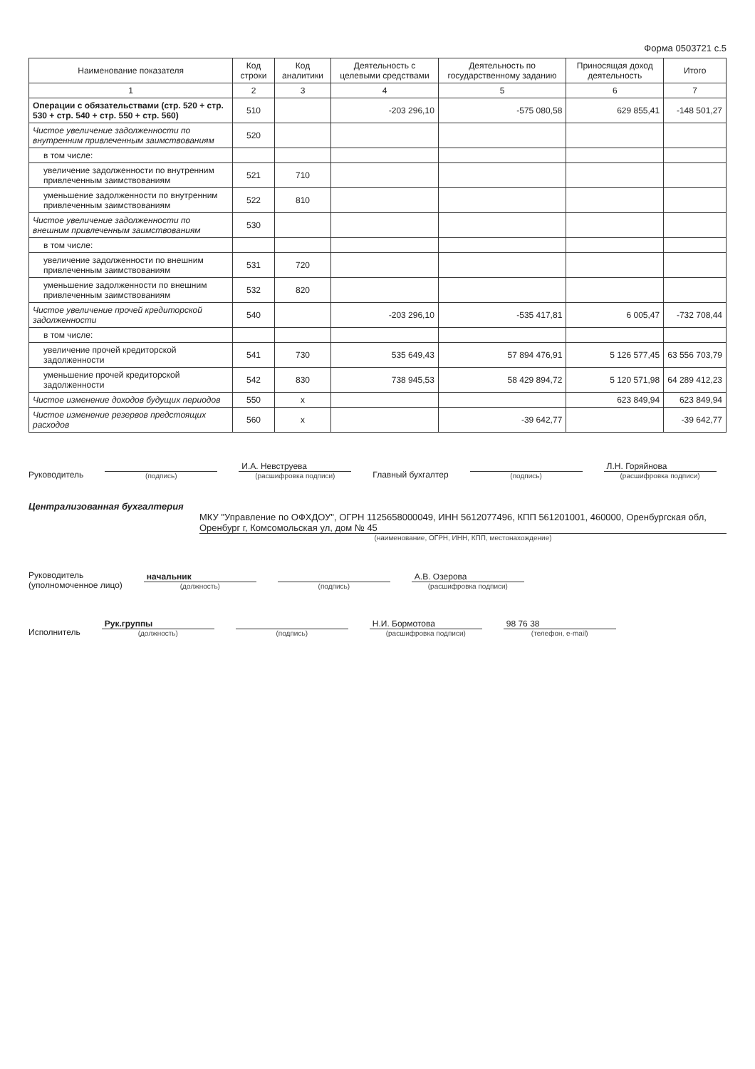Форма 0503721 с.5
| Наименование показателя | Код строки | Код аналитики | Деятельность с целевыми средствами | Деятельность по государственному заданию | Приносящая доход деятельность | Итого |
| --- | --- | --- | --- | --- | --- | --- |
| 1 | 2 | 3 | 4 | 5 | 6 | 7 |
| Операции с обязательствами (стр. 520 + стр. 530 + стр. 540 + стр. 550 + стр. 560) | 510 | | -203 296,10 | -575 080,58 | 629 855,41 | -148 501,27 |
| Чистое увеличение задолженности по внутренним привлеченным заимствованиям | 520 | | | | | |
| в том числе: | | | | | | |
| увеличение задолженности по внутренним привлеченным заимствованиям | 521 | 710 | | | | |
| уменьшение задолженности по внутренним привлеченным заимствованиям | 522 | 810 | | | | |
| Чистое увеличение задолженности по внешним привлеченным заимствованиям | 530 | | | | | |
| в том числе: | | | | | | |
| увеличение задолженности по внешним привлеченным заимствованиям | 531 | 720 | | | | |
| уменьшение задолженности по внешним привлеченным заимствованиям | 532 | 820 | | | | |
| Чистое увеличение прочей кредиторской задолженности | 540 | | -203 296,10 | -535 417,81 | 6 005,47 | -732 708,44 |
| в том числе: | | | | | | |
| увеличение прочей кредиторской задолженности | 541 | 730 | 535 649,43 | 57 894 476,91 | 5 126 577,45 | 63 556 703,79 |
| уменьшение прочей кредиторской задолженности | 542 | 830 | 738 945,53 | 58 429 894,72 | 5 120 571,98 | 64 289 412,23 |
| Чистое изменение доходов будущих периодов | 550 | x | | | 623 849,94 | 623 849,94 |
| Чистое изменение резервов предстоящих расходов | 560 | x | | -39 642,77 | | -39 642,77 |
Руководитель
(подпись)
И.А. Невструева
(расшифровка подписи)
Главный бухгалтер
(подпись)
Л.Н. Горяйнова
(расшифровка подписи)
Централизованная бухгалтерия
МКУ "Управление по ОФХДОУ", ОГРН 1125658000049, ИНН 5612077496, КПП 561201001, 460000, Оренбургская обл, Оренбург г, Комсомольская ул, дом № 45
(наименование, ОГРН, ИНН, КПП, местонахождение)
Руководитель
(уполномоченное лицо)
начальник
(должность)
(подпись)
А.В. Озерова
(расшифровка подписи)
Исполнитель
Рук.группы
(должность)
(подпись)
Н.И. Бормотова
(расшифровка подписи)
98 76 38
(телефон, e-mail)